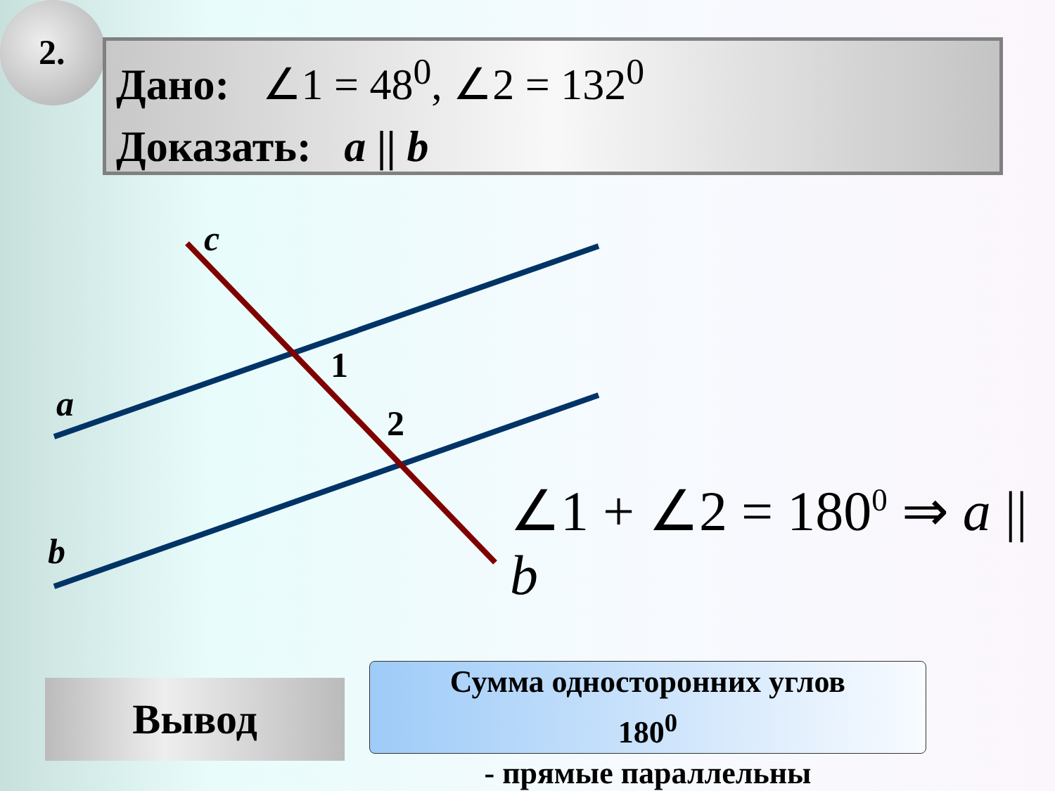2.
Дано: ∠1 = 48<sup>0</sup>, ∠2 = 132<sup>0</sup>
Доказать: a || b
c
a
b
1
2
∠1 + ∠2 = 180<sup>0</sup> ⇒ a || b
Вывод
Сумма односторонних углов
180<sup>0</sup>
- прямые параллельны